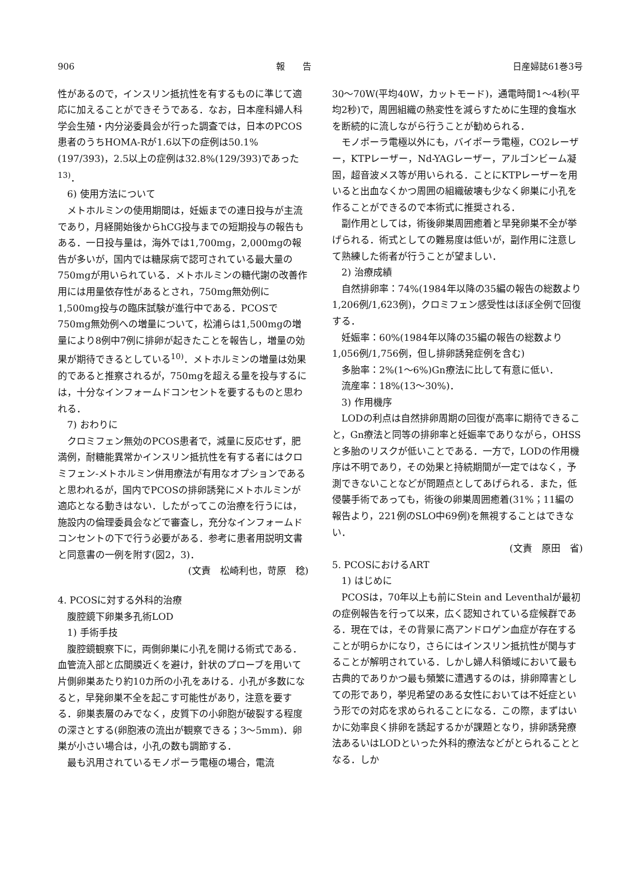906 報　　告 日産婦誌61巻3号
性があるので，インスリン抵抗性を有するものに準じて適応に加えることができそうである．なお，日本産科婦人科学会生殖・内分泌委員会が行った調査では，日本のPCOS患者のうちHOMA-Rが1.6以下の症例は50.1%(197/393)，2.5以上の症例は32.8%(129/393)であった<sup>13)</sup>．
6) 使用方法について
メトホルミンの使用期間は，妊娠までの連日投与が主流であり，月経開始後からhCG投与までの短期投与の報告もある．一日投与量は，海外では1,700mg，2,000mgの報告が多いが，国内では糖尿病で認可されている最大量の750mgが用いられている．メトホルミンの糖代謝の改善作用には用量依存性があるとされ，750mg無効例に1,500mg投与の臨床試験が進行中である．PCOSで750mg無効例への増量について，松浦らは1,500mgの増量により8例中7例に排卵が起きたことを報告し，増量の効果が期待できるとしている<sup>10)</sup>．メトホルミンの増量は効果的であると推察されるが，750mgを超える量を投与するには，十分なインフォームドコンセントを要するものと思われる．
7) おわりに
クロミフェン無効のPCOS患者で，減量に反応せず，肥満例，耐糖能異常かインスリン抵抗性を有する者にはクロミフェン-メトホルミン併用療法が有用なオプションであると思われるが，国内でPCOSの排卵誘発にメトホルミンが適応となる動きはない．したがってこの治療を行うには，施設内の倫理委員会などで審査し，充分なインフォームドコンセントの下で行う必要がある．参考に患者用説明文書と同意書の一例を附す(図2，3)．
(文責　松崎利也，苛原　稔)
4. PCOSに対する外科的治療
腹腔鏡下卵巣多孔術LOD
1) 手術手技
腹腔鏡観察下に，両側卵巣に小孔を開ける術式である．血管流入部と広間膜近くを避け，針状のプローブを用いて片側卵巣あたり約10カ所の小孔をあける．小孔が多数になると，早発卵巣不全を起こす可能性があり，注意を要する．卵巣表層のみでなく，皮質下の小卵胞が破裂する程度の深さとする(卵胞液の流出が観察できる；3〜5mm)．卵巣が小さい場合は，小孔の数も調節する．
最も汎用されているモノポーラ電極の場合，電流
30〜70W(平均40W，カットモード)，通電時間1〜4秒(平均2秒)で，周囲組織の熱変性を減らすために生理的食塩水を断続的に流しながら行うことが勧められる．
モノポーラ電極以外にも，バイポーラ電極，CO2レーザー，KTPレーザー，Nd-YAGレーザー，アルゴンビーム凝固，超音波メス等が用いられる．ことにKTPレーザーを用いると出血なくかつ周囲の組織破壊も少なく卵巣に小孔を作ることができるので本術式に推奨される．
副作用としては，術後卵巣周囲癒着と早発卵巣不全が挙げられる．術式としての難易度は低いが，副作用に注意して熟練した術者が行うことが望ましい．
2) 治療成績
自然排卵率：74%(1984年以降の35編の報告の総数より1,206例/1,623例)，クロミフェン感受性はほぼ全例で回復する．
妊娠率：60%(1984年以降の35編の報告の総数より1,056例/1,756例，但し排卵誘発症例を含む)
多胎率：2%(1〜6%)Gn療法に比して有意に低い．
流産率：18%(13〜30%)．
3) 作用機序
LODの利点は自然排卵周期の回復が高率に期待できること，Gn療法と同等の排卵率と妊娠率でありながら，OHSSと多胎のリスクが低いことである．一方で，LODの作用機序は不明であり，その効果と持続期間が一定ではなく，予測できないことなどが問題点としてあげられる．また，低侵襲手術であっても，術後の卵巣周囲癒着(31%；11編の報告より，221例のSLO中69例)を無視することはできない．
(文責　原田　省)
5. PCOSにおけるART
1) はじめに
PCOSは，70年以上も前にStein and Leventhalが最初の症例報告を行って以来，広く認知されている症候群である．現在では，その背景に高アンドロゲン血症が存在することが明らかになり，さらにはインスリン抵抗性が関与することが解明されている．しかし婦人科領域において最も古典的でありかつ最も頻繁に遭遇するのは，排卵障害としての形であり，挙児希望のある女性においては不妊症という形での対応を求められることになる．この際，まずはいかに効率良く排卵を誘起するかが課題となり，排卵誘発療法あるいはLODといった外科的療法などがとられることとなる．しか